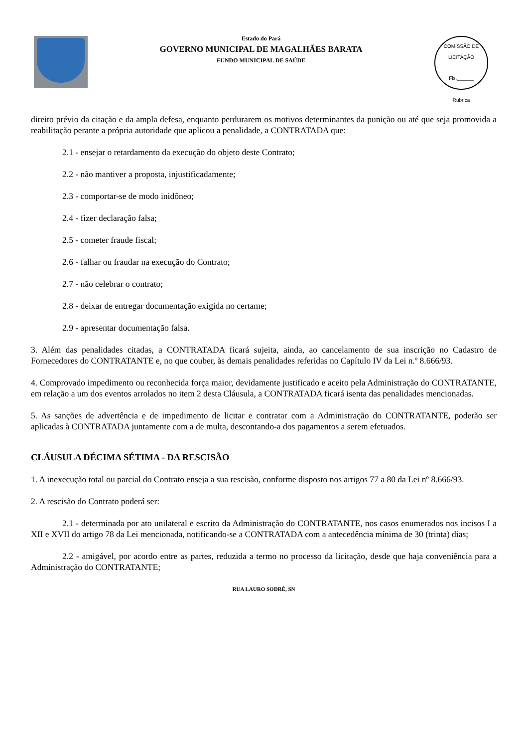Estado do Pará
GOVERNO MUNICIPAL DE MAGALHÃES BARATA
FUNDO MUNICIPAL DE SAÚDE
COMISSÃO DE LICITAÇÃO
Fls.______
Rubrica
direito prévio da citação e da ampla defesa, enquanto perdurarem os motivos determinantes da punição ou até que seja promovida a reabilitação perante a própria autoridade que aplicou a penalidade, a CONTRATADA que:
2.1 - ensejar o retardamento da execução do objeto deste Contrato;
2.2 - não mantiver a proposta, injustificadamente;
2.3 - comportar-se de modo inidôneo;
2.4 - fizer declaração falsa;
2.5 - cometer fraude fiscal;
2.6 - falhar ou fraudar na execução do Contrato;
2.7 - não celebrar o contrato;
2.8 - deixar de entregar documentação exigida no certame;
2.9 - apresentar documentação falsa.
3. Além das penalidades citadas, a CONTRATADA ficará sujeita, ainda, ao cancelamento de sua inscrição no Cadastro de Fornecedores do CONTRATANTE e, no que couber, às demais penalidades referidas no Capítulo IV da Lei n.º 8.666/93.
4. Comprovado impedimento ou reconhecida força maior, devidamente justificado e aceito pela Administração do CONTRATANTE, em relação a um dos eventos arrolados no item 2 desta Cláusula, a CONTRATADA ficará isenta das penalidades mencionadas.
5. As sanções de advertência e de impedimento de licitar e contratar com a Administração do CONTRATANTE, poderão ser aplicadas à CONTRATADA juntamente com a de multa, descontando-a dos pagamentos a serem efetuados.
CLÁUSULA DÉCIMA SÉTIMA - DA RESCISÃO
1. A inexecução total ou parcial do Contrato enseja a sua rescisão, conforme disposto nos artigos 77 a 80 da Lei nº 8.666/93.
2. A rescisão do Contrato poderá ser:
2.1 - determinada por ato unilateral e escrito da Administração do CONTRATANTE, nos casos enumerados nos incisos I a XII e XVII do artigo 78 da Lei mencionada, notificando-se a CONTRATADA com a antecedência mínima de 30 (trinta) dias;
2.2 - amigável, por acordo entre as partes, reduzida a termo no processo da licitação, desde que haja conveniência para a Administração do CONTRATANTE;
RUA LAURO SODRÉ, SN